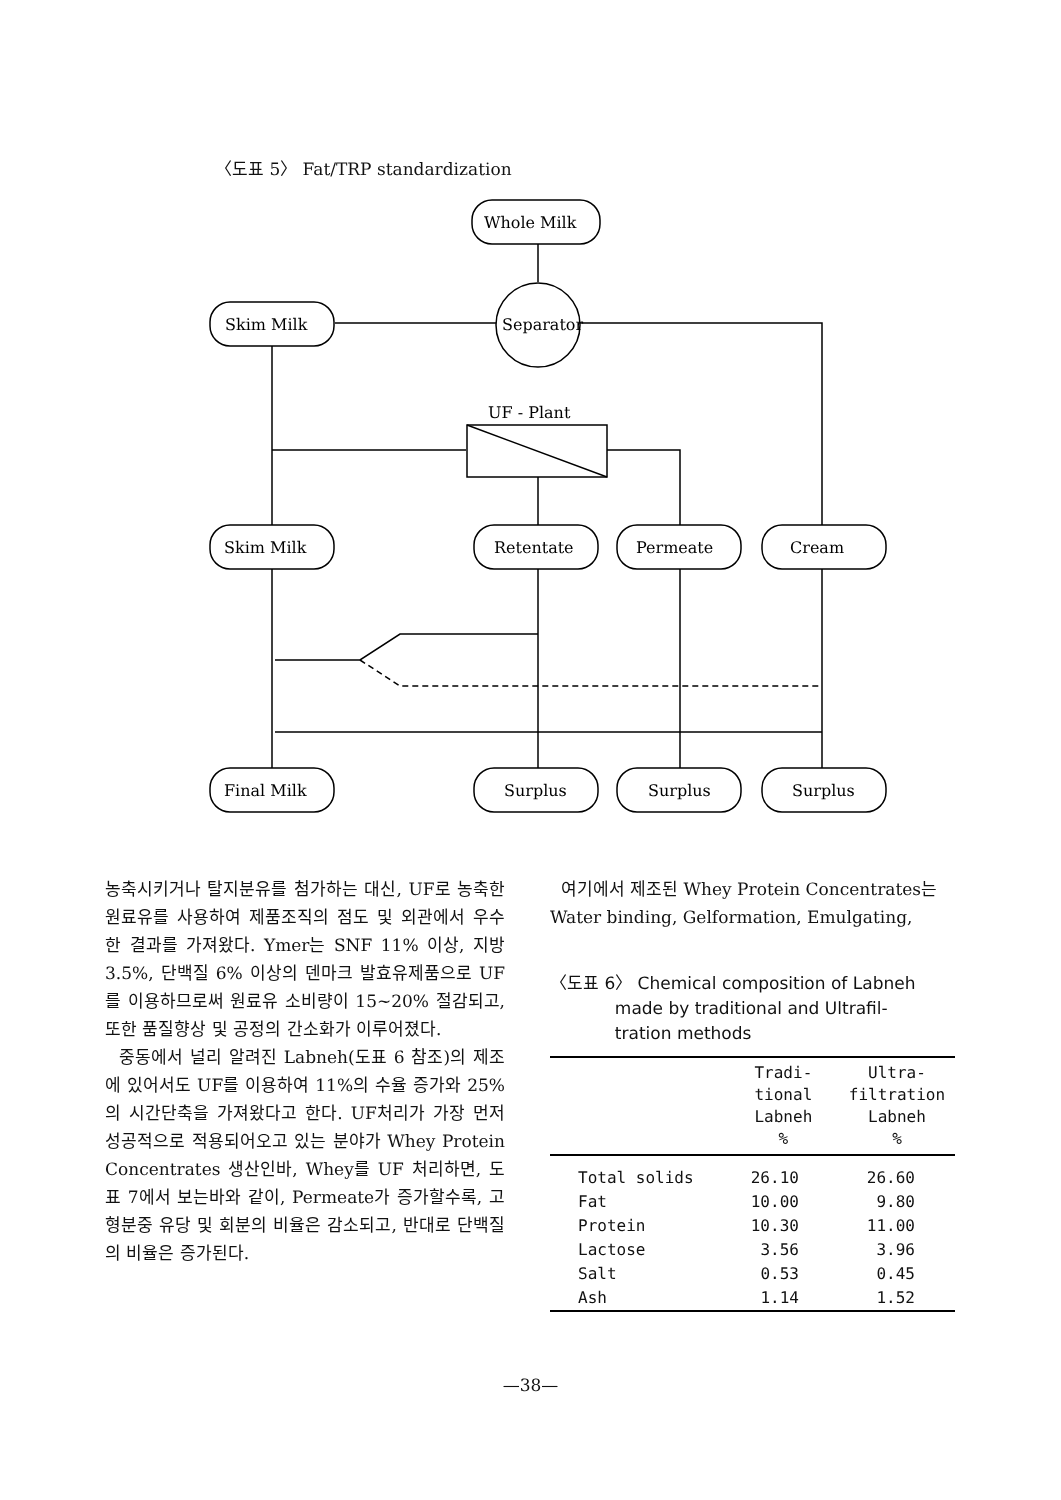〈도표 5〉 Fat/TRP standardization
Whole Milk
Separator
Skim Milk
UF - Plant
Skim Milk
Retentate
Permeate
Cream
Final Milk
Surplus
Surplus
Surplus
농축시키거나 탈지분유를 첨가하는 대신, UF로 농축한 원료유를 사용하여 제품조직의 점도 및 외관에서 우수한 결과를 가져왔다. Ymer는 SNF 11% 이상, 지방 3.5%, 단백질 6% 이상의 덴마크 발효유제품으로 UF를 이용하므로써 원료유 소비량이 15~20% 절감되고, 또한 품질향상 및 공정의 간소화가 이루어졌다.
중동에서 널리 알려진 Labneh(도표 6 참조)의 제조에 있어서도 UF를 이용하여 11%의 수율 증가와 25%의 시간단축을 가져왔다고 한다. UF처리가 가장 먼저 성공적으로 적용되어오고 있는 분야가 Whey Protein Concentrates 생산인바, Whey를 UF 처리하면, 도표 7에서 보는바와 같이, Permeate가 증가할수록, 고형분중 유당 및 회분의 비율은 감소되고, 반대로 단백질의 비율은 증가된다.
여기에서 제조된 Whey Protein Concentrates는 Water binding, Gelformation, Emulgating,
〈도표 6〉 Chemical composition of Labneh
made by traditional and Ultrafil-
tration methods
| | Tradi- tional Labneh % | Ultra- filtration Labneh % |
| --- | --- | --- |
| Total solids | 26.10 | 26.60 |
| Fat | 10.00 | 9.80 |
| Protein | 10.30 | 11.00 |
| Lactose | 3.56 | 3.96 |
| Salt | 0.53 | 0.45 |
| Ash | 1.14 | 1.52 |
—38—